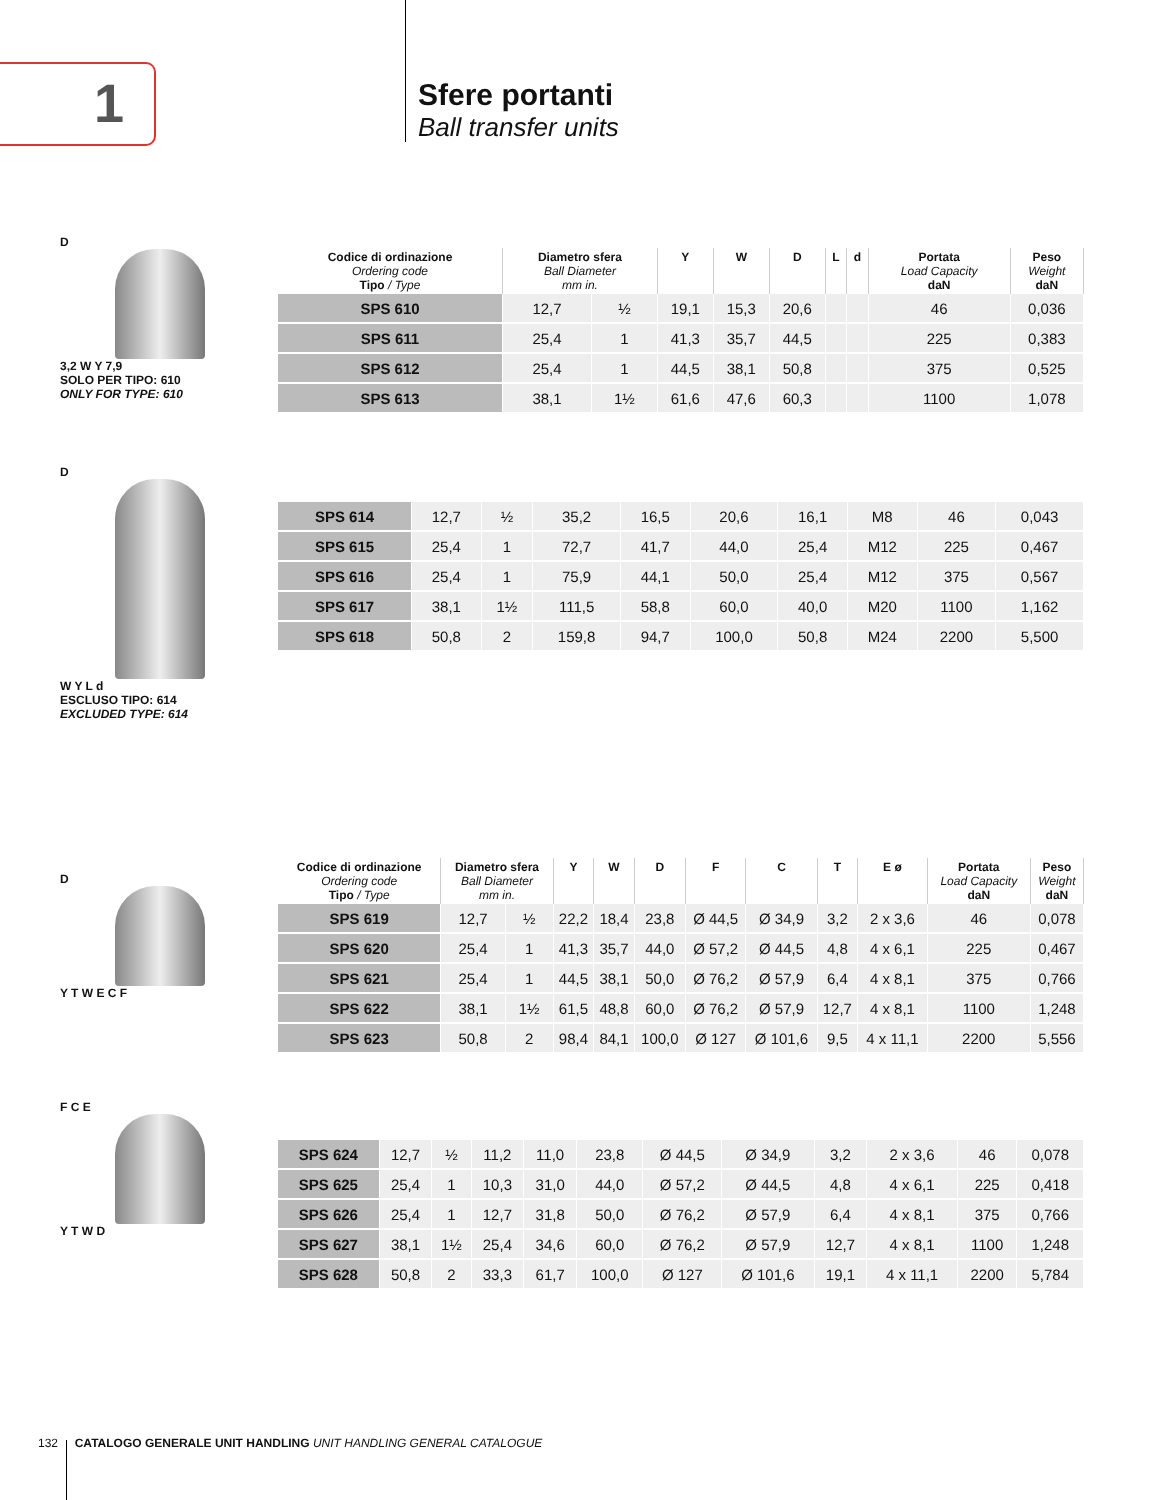1
Sfere portanti
Ball transfer units
D
3,2 W Y 7,9
SOLO PER TIPO: 610
ONLY FOR TYPE: 610
| Codice di ordinazione Ordering code Tipo / Type | Diametro sfera Ball Diameter mm in. | | Y | W | D | L | d | Portata Load Capacity daN | Peso Weight daN |
| --- | --- | --- | --- | --- | --- | --- | --- | --- | --- |
| SPS 610 | 12,7 | ½ | 19,1 | 15,3 | 20,6 | | | 46 | 0,036 |
| SPS 611 | 25,4 | 1 | 41,3 | 35,7 | 44,5 | | | 225 | 0,383 |
| SPS 612 | 25,4 | 1 | 44,5 | 38,1 | 50,8 | | | 375 | 0,525 |
| SPS 613 | 38,1 | 1½ | 61,6 | 47,6 | 60,3 | | | 1100 | 1,078 |
D
W Y L d
ESCLUSO TIPO: 614
EXCLUDED TYPE: 614
| SPS 614 | 12,7 | ½ | 35,2 | 16,5 | 20,6 | 16,1 | M8 | 46 | 0,043 |
| SPS 615 | 25,4 | 1 | 72,7 | 41,7 | 44,0 | 25,4 | M12 | 225 | 0,467 |
| SPS 616 | 25,4 | 1 | 75,9 | 44,1 | 50,0 | 25,4 | M12 | 375 | 0,567 |
| SPS 617 | 38,1 | 1½ | 111,5 | 58,8 | 60,0 | 40,0 | M20 | 1100 | 1,162 |
| SPS 618 | 50,8 | 2 | 159,8 | 94,7 | 100,0 | 50,8 | M24 | 2200 | 5,500 |
D
Y T W E C F
| Codice di ordinazione Ordering code Tipo / Type | Diametro sfera Ball Diameter mm in. | | Y | W | D | F | C | T | E ø | Portata Load Capacity daN | Peso Weight daN |
| --- | --- | --- | --- | --- | --- | --- | --- | --- | --- | --- | --- |
| SPS 619 | 12,7 | ½ | 22,2 | 18,4 | 23,8 | Ø 44,5 | Ø 34,9 | 3,2 | 2 x 3,6 | 46 | 0,078 |
| SPS 620 | 25,4 | 1 | 41,3 | 35,7 | 44,0 | Ø 57,2 | Ø 44,5 | 4,8 | 4 x 6,1 | 225 | 0,467 |
| SPS 621 | 25,4 | 1 | 44,5 | 38,1 | 50,0 | Ø 76,2 | Ø 57,9 | 6,4 | 4 x 8,1 | 375 | 0,766 |
| SPS 622 | 38,1 | 1½ | 61,5 | 48,8 | 60,0 | Ø 76,2 | Ø 57,9 | 12,7 | 4 x 8,1 | 1100 | 1,248 |
| SPS 623 | 50,8 | 2 | 98,4 | 84,1 | 100,0 | Ø 127 | Ø 101,6 | 9,5 | 4 x 11,1 | 2200 | 5,556 |
F C E
Y T W D
| SPS 624 | 12,7 | ½ | 11,2 | 11,0 | 23,8 | Ø 44,5 | Ø 34,9 | 3,2 | 2 x 3,6 | 46 | 0,078 |
| SPS 625 | 25,4 | 1 | 10,3 | 31,0 | 44,0 | Ø 57,2 | Ø 44,5 | 4,8 | 4 x 6,1 | 225 | 0,418 |
| SPS 626 | 25,4 | 1 | 12,7 | 31,8 | 50,0 | Ø 76,2 | Ø 57,9 | 6,4 | 4 x 8,1 | 375 | 0,766 |
| SPS 627 | 38,1 | 1½ | 25,4 | 34,6 | 60,0 | Ø 76,2 | Ø 57,9 | 12,7 | 4 x 8,1 | 1100 | 1,248 |
| SPS 628 | 50,8 | 2 | 33,3 | 61,7 | 100,0 | Ø 127 | Ø 101,6 | 19,1 | 4 x 11,1 | 2200 | 5,784 |
132 CATALOGO GENERALE UNIT HANDLING UNIT HANDLING GENERAL CATALOGUE